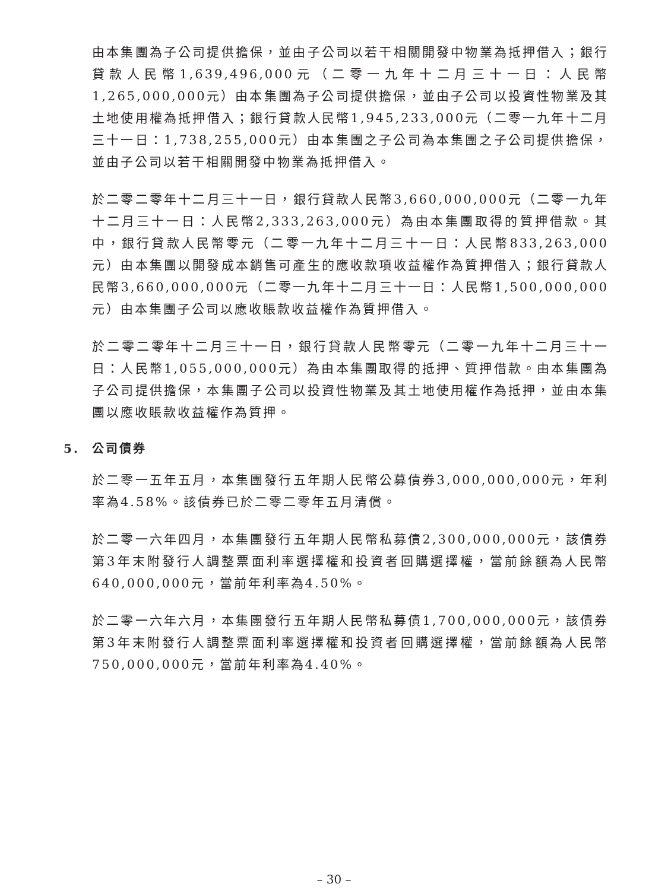由本集團為子公司提供擔保，並由子公司以若干相關開發中物業為抵押借入；銀行貸款人民幣1,639,496,000元（二零一九年十二月三十一日：人民幣1,265,000,000元）由本集團為子公司提供擔保，並由子公司以投資性物業及其土地使用權為抵押借入；銀行貸款人民幣1,945,233,000元（二零一九年十二月三十一日：1,738,255,000元）由本集團之子公司為本集團之子公司提供擔保，並由子公司以若干相關開發中物業為抵押借入。
於二零二零年十二月三十一日，銀行貸款人民幣3,660,000,000元（二零一九年十二月三十一日：人民幣2,333,263,000元）為由本集團取得的質押借款。其中，銀行貸款人民幣零元（二零一九年十二月三十一日：人民幣833,263,000元）由本集團以開發成本銷售可產生的應收款項收益權作為質押借入；銀行貸款人民幣3,660,000,000元（二零一九年十二月三十一日：人民幣1,500,000,000元）由本集團子公司以應收賬款收益權作為質押借入。
於二零二零年十二月三十一日，銀行貸款人民幣零元（二零一九年十二月三十一日：人民幣1,055,000,000元）為由本集團取得的抵押、質押借款。由本集團為子公司提供擔保，本集團子公司以投資性物業及其土地使用權作為抵押，並由本集團以應收賬款收益權作為質押。
5. 公司債券
於二零一五年五月，本集團發行五年期人民幣公募債券3,000,000,000元，年利率為4.58%。該債券已於二零二零年五月清償。
於二零一六年四月，本集團發行五年期人民幣私募債2,300,000,000元，該債券第3年末附發行人調整票面利率選擇權和投資者回購選擇權，當前餘額為人民幣640,000,000元，當前年利率為4.50%。
於二零一六年六月，本集團發行五年期人民幣私募債1,700,000,000元，該債券第3年末附發行人調整票面利率選擇權和投資者回購選擇權，當前餘額為人民幣750,000,000元，當前年利率為4.40%。
– 30 –